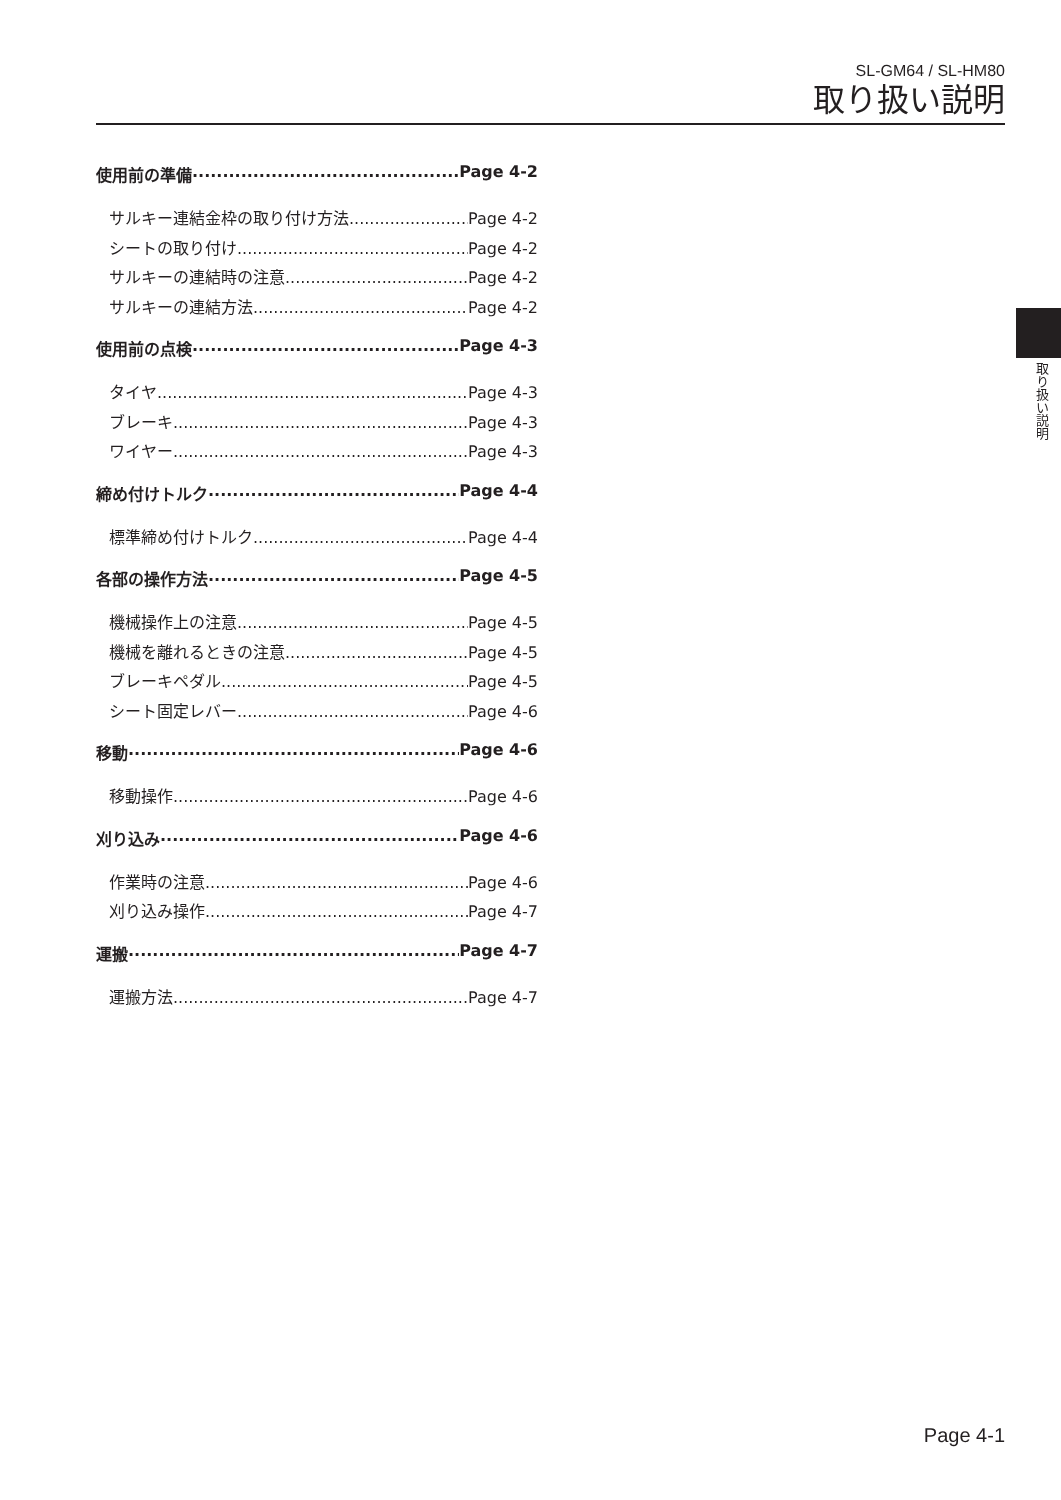SL-GM64 / SL-HM80
取り扱い説明
使用前の準備 Page 4-2
サルキー連結金枠の取り付け方法 Page 4-2
シートの取り付け Page 4-2
サルキーの連結時の注意 Page 4-2
サルキーの連結方法 Page 4-2
使用前の点検 Page 4-3
タイヤ Page 4-3
ブレーキ Page 4-3
ワイヤー Page 4-3
締め付けトルク Page 4-4
標準締め付けトルク Page 4-4
各部の操作方法 Page 4-5
機械操作上の注意 Page 4-5
機械を離れるときの注意 Page 4-5
ブレーキペダル Page 4-5
シート固定レバー Page 4-6
移動 Page 4-6
移動操作 Page 4-6
刈り込み Page 4-6
作業時の注意 Page 4-6
刈り込み操作 Page 4-7
運搬 Page 4-7
運搬方法 Page 4-7
取り扱い説明
Page 4-1